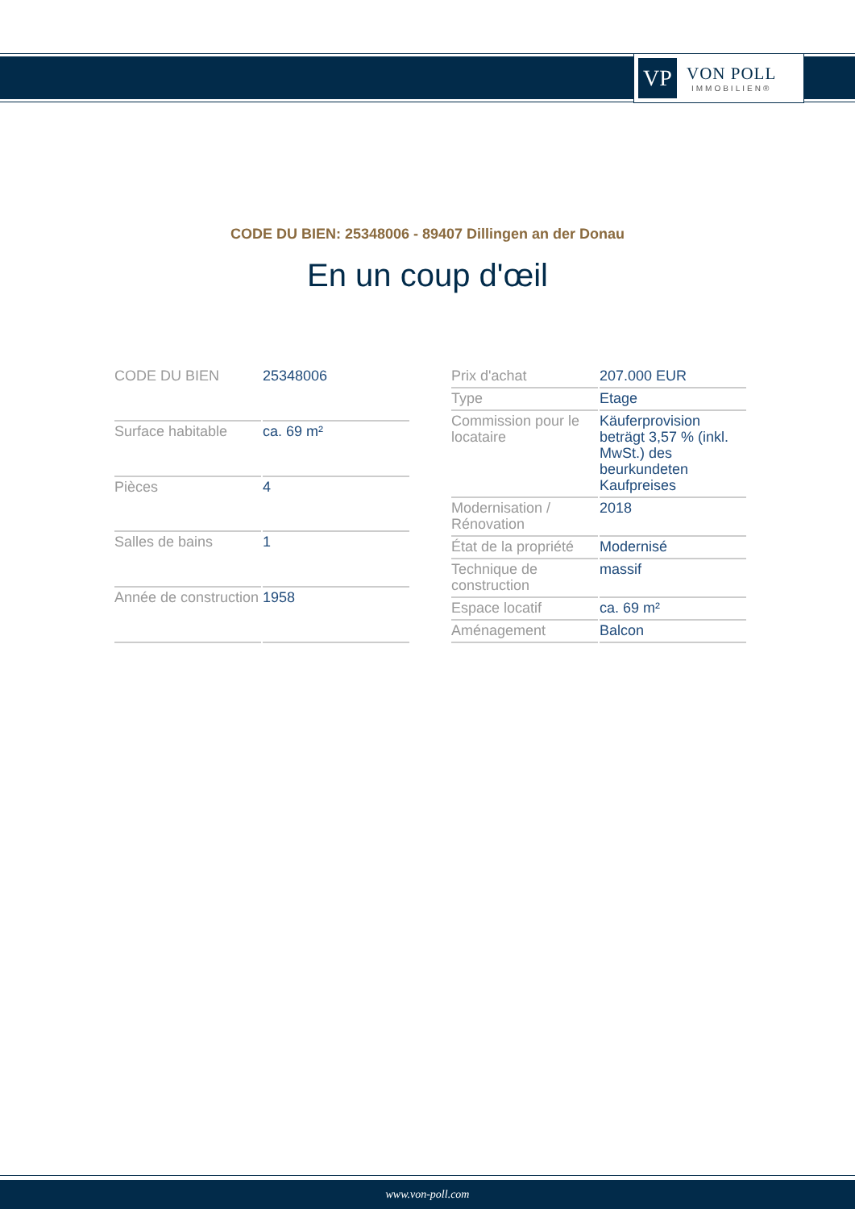VP
VON POLL
IMMOBILIEN®
CODE DU BIEN: 25348006 - 89407 Dillingen an der Donau
En un coup d'œil
| CODE DU BIEN | 25348006 |
| Surface habitable | ca. 69 m² |
| Pièces | 4 |
| Salles de bains | 1 |
| Année de construction | 1958 |
| Prix d'achat | 207.000 EUR |
| Type | Etage |
| Commission pour le locataire | Käuferprovision beträgt 3,57 % (inkl. MwSt.) des beurkundeten Kaufpreises |
| Modernisation / Rénovation | 2018 |
| État de la propriété | Modernisé |
| Technique de construction | massif |
| Espace locatif | ca. 69 m² |
| Aménagement | Balcon |
www.von-poll.com